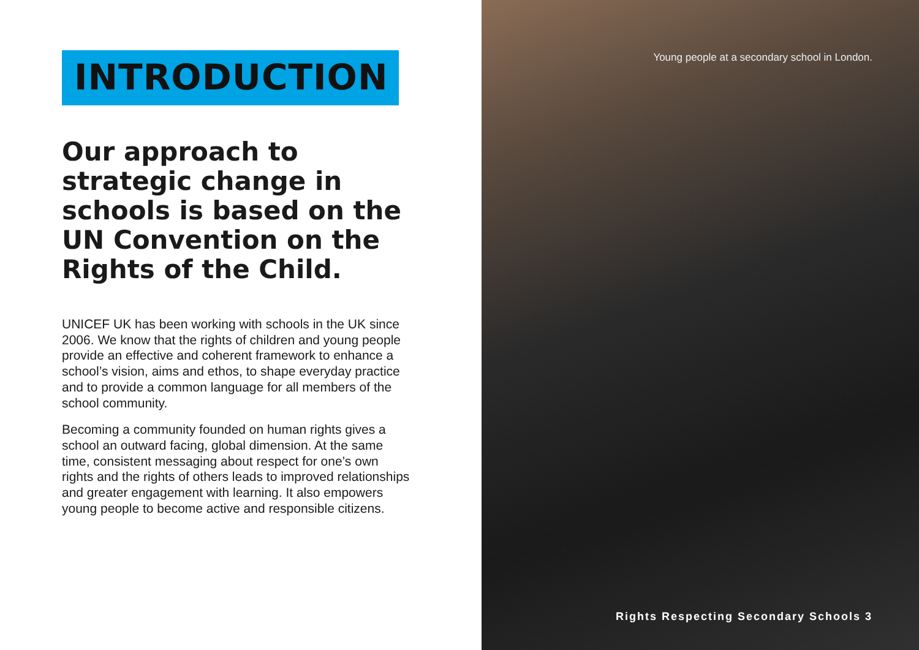INTRODUCTION
Our approach to strategic change in schools is based on the UN Convention on the Rights of the Child.
UNICEF UK has been working with schools in the UK since 2006. We know that the rights of children and young people provide an effective and coherent framework to enhance a school’s vision, aims and ethos, to shape everyday practice and to provide a common language for all members of the school community.
Becoming a community founded on human rights gives a school an outward facing, global dimension. At the same time, consistent messaging about respect for one’s own rights and the rights of others leads to improved relationships and greater engagement with learning. It also empowers young people to become active and responsible citizens.
Young people at a secondary school in London.
Rights Respecting Secondary Schools 3